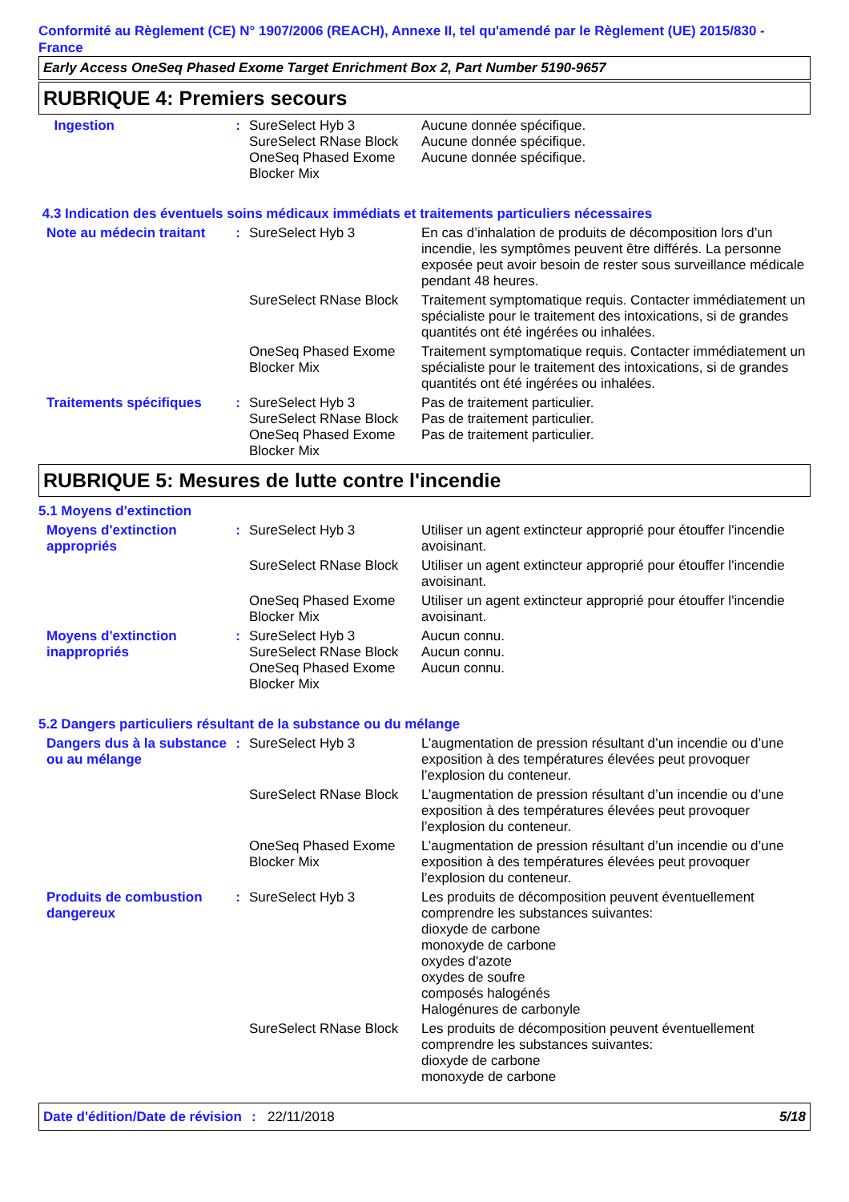Conformité au Règlement (CE) N° 1907/2006 (REACH), Annexe II, tel qu'amendé par le Règlement (UE) 2015/830 - France
Early Access OneSeq Phased Exome Target Enrichment Box 2, Part Number 5190-9657
RUBRIQUE 4: Premiers secours
| Ingestion | : | SureSelect Hyb 3 SureSelect RNase Block OneSeq Phased Exome Blocker Mix | Aucune donnée spécifique. Aucune donnée spécifique. Aucune donnée spécifique. |
4.3 Indication des éventuels soins médicaux immédiats et traitements particuliers nécessaires
| Note au médecin traitant | : | SureSelect Hyb 3 | En cas d’inhalation de produits de décomposition lors d’un incendie, les symptômes peuvent être différés. La personne exposée peut avoir besoin de rester sous surveillance médicale pendant 48 heures. |
| | | SureSelect RNase Block | Traitement symptomatique requis. Contacter immédiatement un spécialiste pour le traitement des intoxications, si de grandes quantités ont été ingérées ou inhalées. |
| | | OneSeq Phased Exome Blocker Mix | Traitement symptomatique requis. Contacter immédiatement un spécialiste pour le traitement des intoxications, si de grandes quantités ont été ingérées ou inhalées. |
| Traitements spécifiques | : | SureSelect Hyb 3 SureSelect RNase Block OneSeq Phased Exome Blocker Mix | Pas de traitement particulier. Pas de traitement particulier. Pas de traitement particulier. |
RUBRIQUE 5: Mesures de lutte contre l'incendie
5.1 Moyens d'extinction
| Moyens d'extinction appropriés | : | SureSelect Hyb 3 | Utiliser un agent extincteur approprié pour étouffer l'incendie avoisinant. |
| | | SureSelect RNase Block | Utiliser un agent extincteur approprié pour étouffer l'incendie avoisinant. |
| | | OneSeq Phased Exome Blocker Mix | Utiliser un agent extincteur approprié pour étouffer l'incendie avoisinant. |
| Moyens d'extinction inappropriés | : | SureSelect Hyb 3 SureSelect RNase Block OneSeq Phased Exome Blocker Mix | Aucun connu. Aucun connu. Aucun connu. |
5.2 Dangers particuliers résultant de la substance ou du mélange
| Dangers dus à la substance ou au mélange | : | SureSelect Hyb 3 | L’augmentation de pression résultant d’un incendie ou d’une exposition à des températures élevées peut provoquer l’explosion du conteneur. |
| | | SureSelect RNase Block | L’augmentation de pression résultant d’un incendie ou d’une exposition à des températures élevées peut provoquer l’explosion du conteneur. |
| | | OneSeq Phased Exome Blocker Mix | L’augmentation de pression résultant d’un incendie ou d’une exposition à des températures élevées peut provoquer l’explosion du conteneur. |
| Produits de combustion dangereux | : | SureSelect Hyb 3 | Les produits de décomposition peuvent éventuellement comprendre les substances suivantes: dioxyde de carbone monoxyde de carbone oxydes d'azote oxydes de soufre composés halogénés Halogénures de carbonyle |
| | | SureSelect RNase Block | Les produits de décomposition peuvent éventuellement comprendre les substances suivantes: dioxyde de carbone monoxyde de carbone |
Date d'édition/Date de révision
: 22/11/2018 5/18